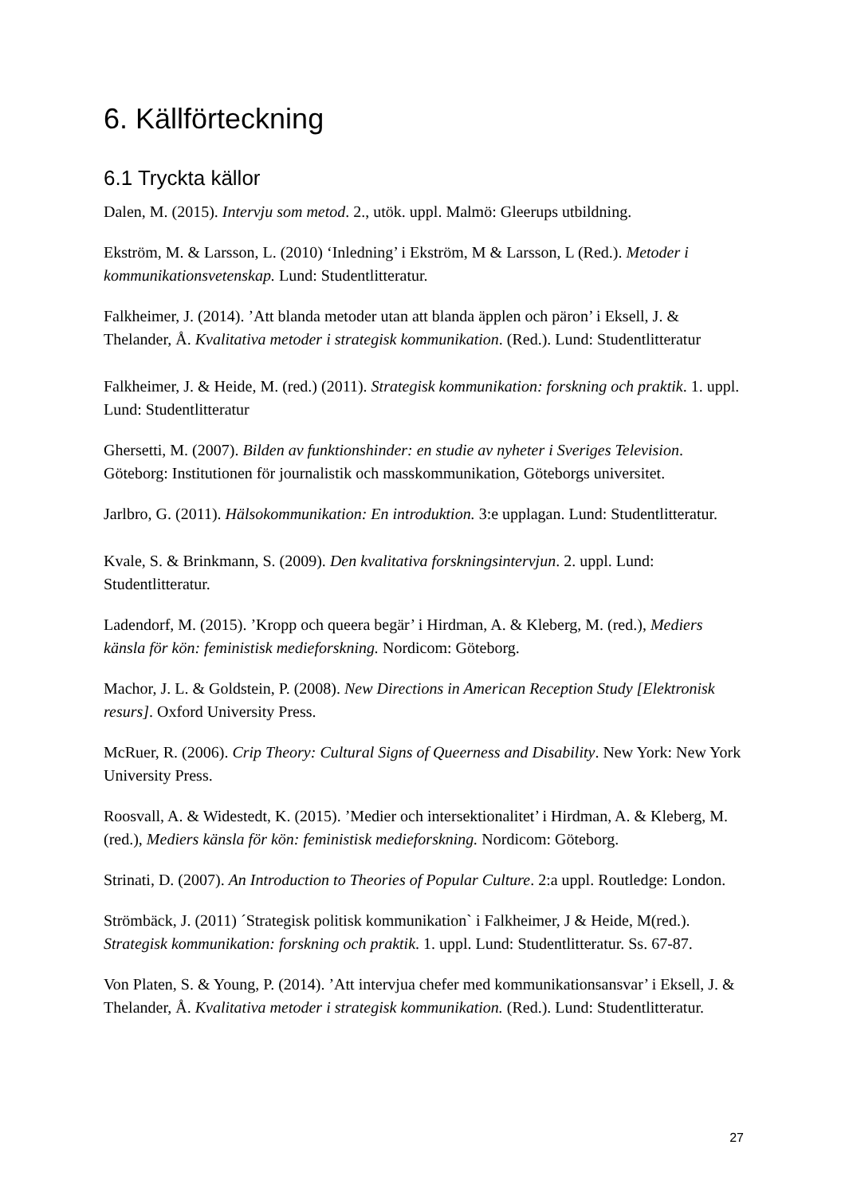6. Källförteckning
6.1 Tryckta källor
Dalen, M. (2015). Intervju som metod. 2., utök. uppl. Malmö: Gleerups utbildning.
Ekström, M. & Larsson, L. (2010) ‘Inledning’ i Ekström, M & Larsson, L (Red.). Metoder i kommunikationsvetenskap. Lund: Studentlitteratur.
Falkheimer, J. (2014). ’Att blanda metoder utan att blanda äpplen och päron’ i Eksell, J. & Thelander, Å. Kvalitativa metoder i strategisk kommunikation. (Red.). Lund: Studentlitteratur
Falkheimer, J. & Heide, M. (red.) (2011). Strategisk kommunikation: forskning och praktik. 1. uppl. Lund: Studentlitteratur
Ghersetti, M. (2007). Bilden av funktionshinder: en studie av nyheter i Sveriges Television. Göteborg: Institutionen för journalistik och masskommunikation, Göteborgs universitet.
Jarlbro, G. (2011). Hälsokommunikation: En introduktion. 3:e upplagan. Lund: Studentlitteratur.
Kvale, S. & Brinkmann, S. (2009). Den kvalitativa forskningsintervjun. 2. uppl. Lund: Studentlitteratur.
Ladendorf, M. (2015). ’Kropp och queera begär’ i Hirdman, A. & Kleberg, M. (red.), Mediers känsla för kön: feministisk medieforskning. Nordicom: Göteborg.
Machor, J. L. & Goldstein, P. (2008). New Directions in American Reception Study [Elektronisk resurs]. Oxford University Press.
McRuer, R. (2006). Crip Theory: Cultural Signs of Queerness and Disability. New York: New York University Press.
Roosvall, A. & Widestedt, K. (2015). ’Medier och intersektionalitet’ i Hirdman, A. & Kleberg, M. (red.), Mediers känsla för kön: feministisk medieforskning. Nordicom: Göteborg.
Strinati, D. (2007). An Introduction to Theories of Popular Culture. 2:a uppl. Routledge: London.
Strömbäck, J. (2011) ´Strategisk politisk kommunikation` i Falkheimer, J & Heide, M(red.). Strategisk kommunikation: forskning och praktik. 1. uppl. Lund: Studentlitteratur. Ss. 67-87.
Von Platen, S. & Young, P. (2014). ’Att intervjua chefer med kommunikationsansvar’ i Eksell, J. & Thelander, Å. Kvalitativa metoder i strategisk kommunikation. (Red.). Lund: Studentlitteratur.
27